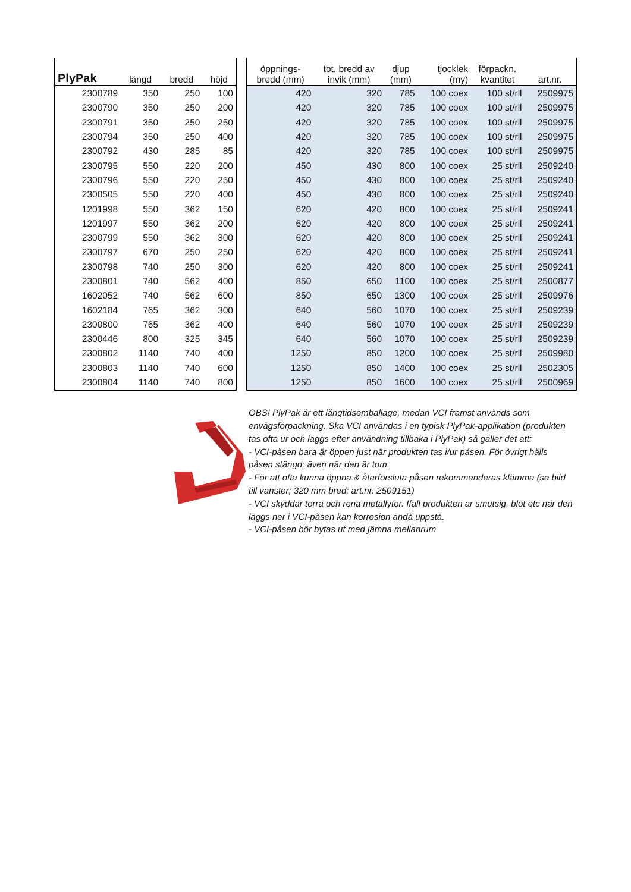| PlyPak | längd | bredd | höjd |
| --- | --- | --- | --- |
| 2300789 | 350 | 250 | 100 |
| 2300790 | 350 | 250 | 200 |
| 2300791 | 350 | 250 | 250 |
| 2300794 | 350 | 250 | 400 |
| 2300792 | 430 | 285 | 85 |
| 2300795 | 550 | 220 | 200 |
| 2300796 | 550 | 220 | 250 |
| 2300505 | 550 | 220 | 400 |
| 1201998 | 550 | 362 | 150 |
| 1201997 | 550 | 362 | 200 |
| 2300799 | 550 | 362 | 300 |
| 2300797 | 670 | 250 | 250 |
| 2300798 | 740 | 250 | 300 |
| 2300801 | 740 | 562 | 400 |
| 1602052 | 740 | 562 | 600 |
| 1602184 | 765 | 362 | 300 |
| 2300800 | 765 | 362 | 400 |
| 2300446 | 800 | 325 | 345 |
| 2300802 | 1140 | 740 | 400 |
| 2300803 | 1140 | 740 | 600 |
| 2300804 | 1140 | 740 | 800 |
| öppnings- bredd (mm) | tot. bredd av invik (mm) | djup (mm) | tjocklek (my) | förpackn. kvantitet | art.nr. |
| --- | --- | --- | --- | --- | --- |
| 420 | 320 | 785 | 100 coex | 100 st/rll | 2509975 |
| 420 | 320 | 785 | 100 coex | 100 st/rll | 2509975 |
| 420 | 320 | 785 | 100 coex | 100 st/rll | 2509975 |
| 420 | 320 | 785 | 100 coex | 100 st/rll | 2509975 |
| 420 | 320 | 785 | 100 coex | 100 st/rll | 2509975 |
| 450 | 430 | 800 | 100 coex | 25 st/rll | 2509240 |
| 450 | 430 | 800 | 100 coex | 25 st/rll | 2509240 |
| 450 | 430 | 800 | 100 coex | 25 st/rll | 2509240 |
| 620 | 420 | 800 | 100 coex | 25 st/rll | 2509241 |
| 620 | 420 | 800 | 100 coex | 25 st/rll | 2509241 |
| 620 | 420 | 800 | 100 coex | 25 st/rll | 2509241 |
| 620 | 420 | 800 | 100 coex | 25 st/rll | 2509241 |
| 620 | 420 | 800 | 100 coex | 25 st/rll | 2509241 |
| 850 | 650 | 1100 | 100 coex | 25 st/rll | 2500877 |
| 850 | 650 | 1300 | 100 coex | 25 st/rll | 2509976 |
| 640 | 560 | 1070 | 100 coex | 25 st/rll | 2509239 |
| 640 | 560 | 1070 | 100 coex | 25 st/rll | 2509239 |
| 640 | 560 | 1070 | 100 coex | 25 st/rll | 2509239 |
| 1250 | 850 | 1200 | 100 coex | 25 st/rll | 2509980 |
| 1250 | 850 | 1400 | 100 coex | 25 st/rll | 2502305 |
| 1250 | 850 | 1600 | 100 coex | 25 st/rll | 2500969 |
OBS! PlyPak är ett långtidsemballage, medan VCI främst används som envägsförpackning. Ska VCI användas i en typisk PlyPak-applikation (produkten tas ofta ur och läggs efter användning tillbaka i PlyPak) så gäller det att:
- VCI-påsen bara är öppen just när produkten tas i/ur påsen. För övrigt hålls påsen stängd; även när den är tom.
- För att ofta kunna öppna & återförsluta påsen rekommenderas klämma (se bild till vänster; 320 mm bred; art.nr. 2509151)
- VCI skyddar torra och rena metallytor. Ifall produkten är smutsig, blöt etc när den läggs ner i VCI-påsen kan korrosion ändå uppstå.
- VCI-påsen bör bytas ut med jämna mellanrum